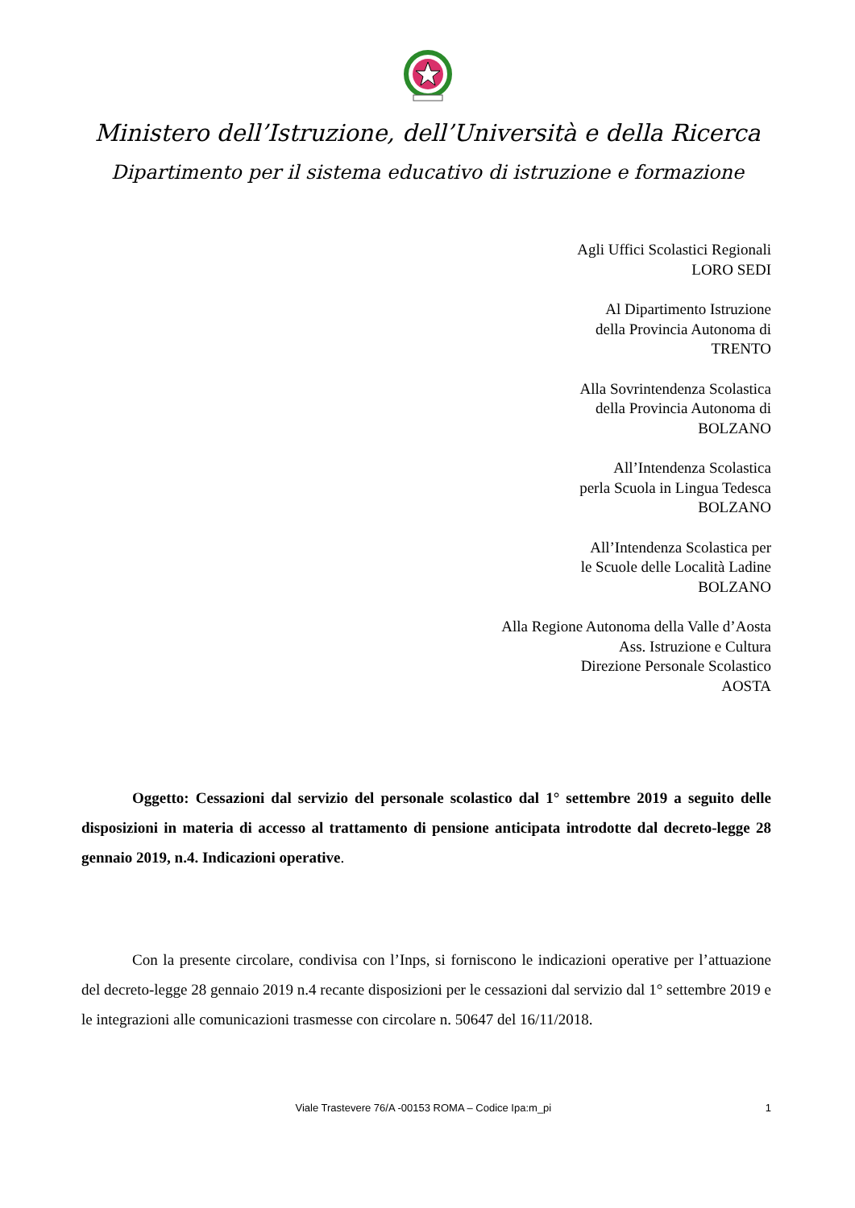Ministero dell’Istruzione, dell’Università e della Ricerca
Dipartimento per il sistema educativo di istruzione e formazione
Agli Uffici Scolastici Regionali
LORO SEDI
Al Dipartimento Istruzione
della Provincia Autonoma di
TRENTO
Alla Sovrintendenza Scolastica
della Provincia Autonoma di
BOLZANO
All’Intendenza Scolastica
perla Scuola in Lingua Tedesca
BOLZANO
All’Intendenza Scolastica per
le Scuole delle Località Ladine
BOLZANO
Alla Regione Autonoma della Valle d’Aosta
Ass. Istruzione e Cultura
Direzione Personale Scolastico
AOSTA
Oggetto: Cessazioni dal servizio del personale scolastico dal 1° settembre 2019 a seguito delle disposizioni in materia di accesso al trattamento di pensione anticipata introdotte dal decreto-legge 28 gennaio 2019, n.4. Indicazioni operative.
Con la presente circolare, condivisa con l’Inps, si forniscono le indicazioni operative per l’attuazione del decreto-legge 28 gennaio 2019 n.4 recante disposizioni per le cessazioni dal servizio dal 1° settembre 2019 e le integrazioni alle comunicazioni trasmesse con circolare n. 50647 del 16/11/2018.
Viale Trastevere 76/A -00153 ROMA – Codice Ipa:m_pi 1